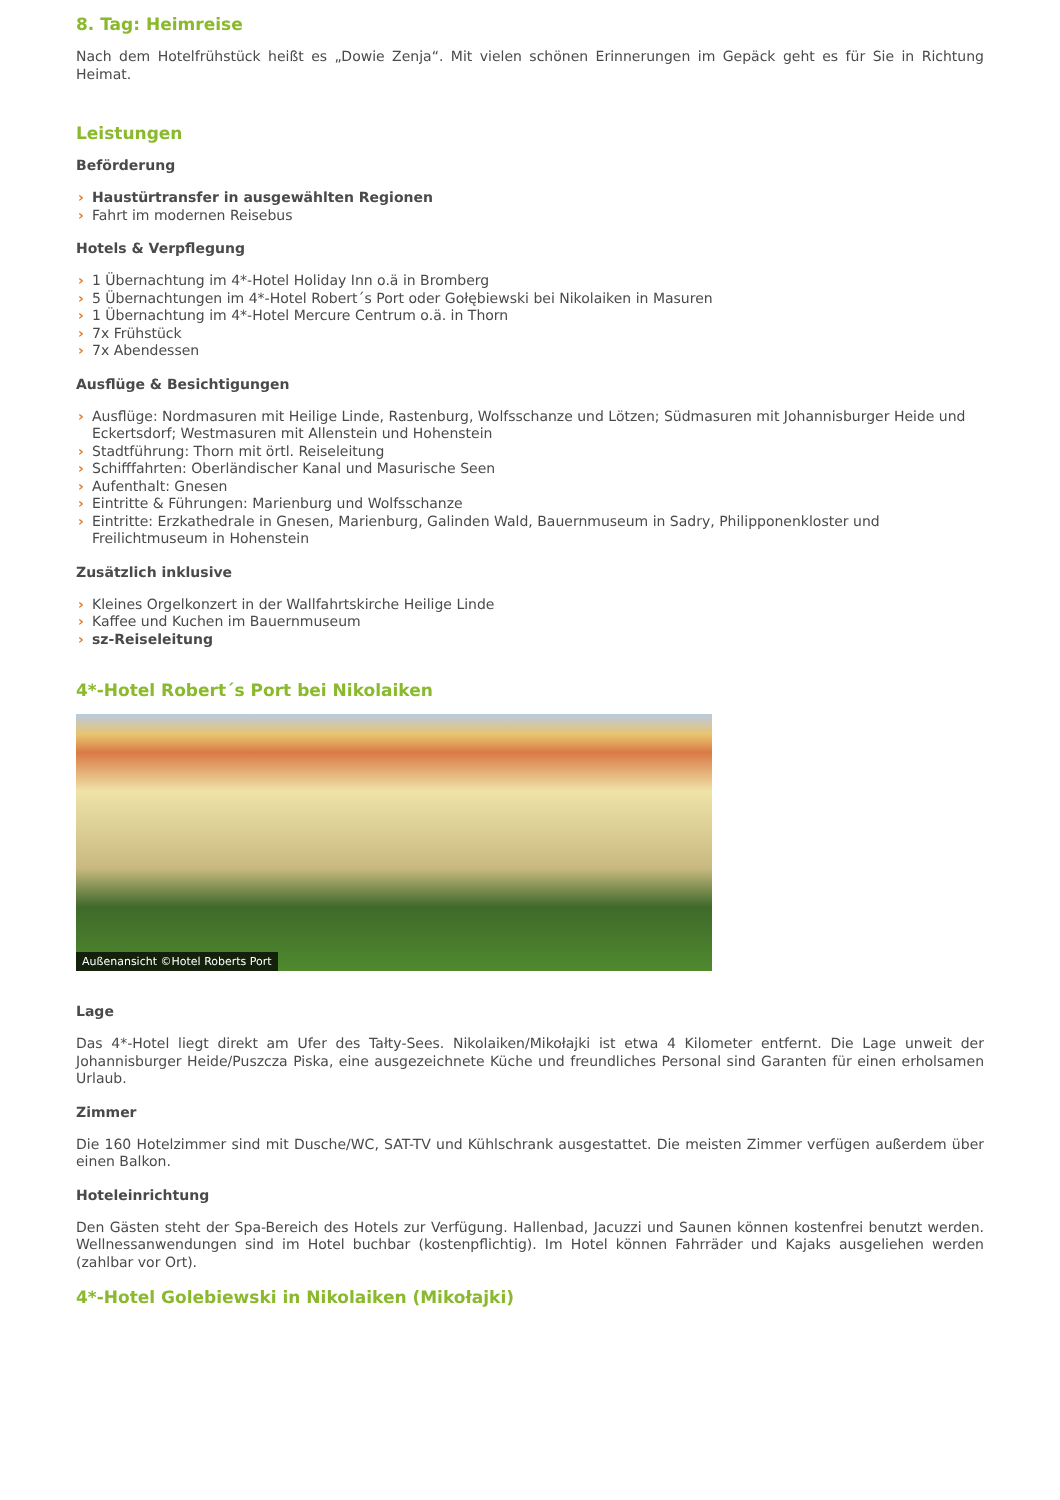8. Tag: Heimreise
Nach dem Hotelfrühstück heißt es „Dowie Zenja“. Mit vielen schönen Erinnerungen im Gepäck geht es für Sie in Richtung Heimat.
Leistungen
Beförderung
› Haustürtransfer in ausgewählten Regionen
› Fahrt im modernen Reisebus
Hotels & Verpflegung
› 1 Übernachtung im 4*-Hotel Holiday Inn o.ä in Bromberg
› 5 Übernachtungen im 4*-Hotel Robert´s Port oder Gołębiewski bei Nikolaiken in Masuren
› 1 Übernachtung im 4*-Hotel Mercure Centrum o.ä. in Thorn
› 7x Frühstück
› 7x Abendessen
Ausflüge & Besichtigungen
› Ausflüge: Nordmasuren mit Heilige Linde, Rastenburg, Wolfsschanze und Lötzen; Südmasuren mit Johannisburger Heide und Eckertsdorf; Westmasuren mit Allenstein und Hohenstein
› Stadtführung: Thorn mit örtl. Reiseleitung
› Schifffahrten: Oberländischer Kanal und Masurische Seen
› Aufenthalt: Gnesen
› Eintritte & Führungen: Marienburg und Wolfsschanze
› Eintritte: Erzkathedrale in Gnesen, Marienburg, Galinden Wald, Bauernmuseum in Sadry, Philipponenkloster und Freilichtmuseum in Hohenstein
Zusätzlich inklusive
› Kleines Orgelkonzert in der Wallfahrtskirche Heilige Linde
› Kaffee und Kuchen im Bauernmuseum
› sz-Reiseleitung
4*-Hotel Robert´s Port bei Nikolaiken
Außenansicht ©Hotel Roberts Port
Lage
Das 4*-Hotel liegt direkt am Ufer des Tałty-Sees. Nikolaiken/Mikołajki ist etwa 4 Kilometer entfernt. Die Lage unweit der Johannisburger Heide/Puszcza Piska, eine ausgezeichnete Küche und freundliches Personal sind Garanten für einen erholsamen Urlaub.
Zimmer
Die 160 Hotelzimmer sind mit Dusche/WC, SAT-TV und Kühlschrank ausgestattet. Die meisten Zimmer verfügen außerdem über einen Balkon.
Hoteleinrichtung
Den Gästen steht der Spa-Bereich des Hotels zur Verfügung. Hallenbad, Jacuzzi und Saunen können kostenfrei benutzt werden. Wellnessanwendungen sind im Hotel buchbar (kostenpflichtig). Im Hotel können Fahrräder und Kajaks ausgeliehen werden (zahlbar vor Ort).
4*-Hotel Golebiewski in Nikolaiken (Mikołajki)